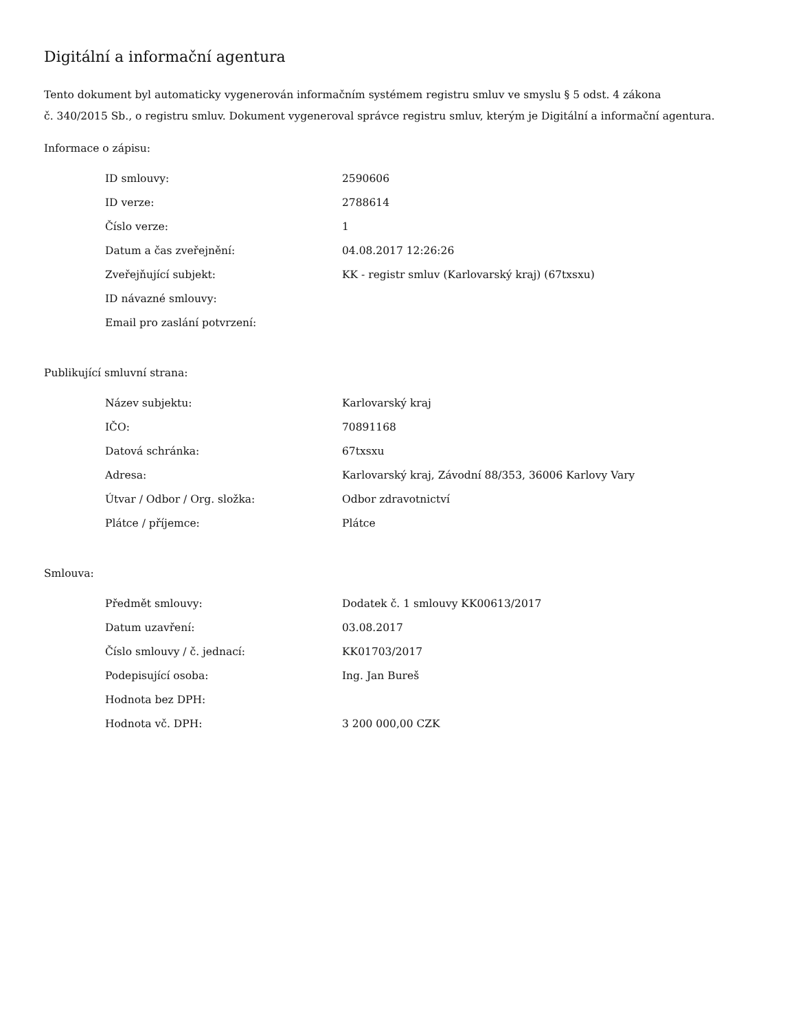Digitální a informační agentura
Tento dokument byl automaticky vygenerován informačním systémem registru smluv ve smyslu § 5 odst. 4 zákona
č. 340/2015 Sb., o registru smluv. Dokument vygeneroval správce registru smluv, kterým je Digitální a informační agentura.
Informace o zápisu:
| ID smlouvy: | 2590606 |
| ID verze: | 2788614 |
| Číslo verze: | 1 |
| Datum a čas zveřejnění: | 04.08.2017 12:26:26 |
| Zveřejňující subjekt: | KK - registr smluv (Karlovarský kraj) (67txsxu) |
| ID návazné smlouvy: | |
| Email pro zaslání potvrzení: | |
Publikující smluvní strana:
| Název subjektu: | Karlovarský kraj |
| IČO: | 70891168 |
| Datová schránka: | 67txsxu |
| Adresa: | Karlovarský kraj, Závodní 88/353, 36006 Karlovy Vary |
| Útvar / Odbor / Org. složka: | Odbor zdravotnictví |
| Plátce / příjemce: | Plátce |
Smlouva:
| Předmět smlouvy: | Dodatek č. 1 smlouvy KK00613/2017 |
| Datum uzavření: | 03.08.2017 |
| Číslo smlouvy / č. jednací: | KK01703/2017 |
| Podepisující osoba: | Ing. Jan Bureš |
| Hodnota bez DPH: | |
| Hodnota vč. DPH: | 3 200 000,00 CZK |